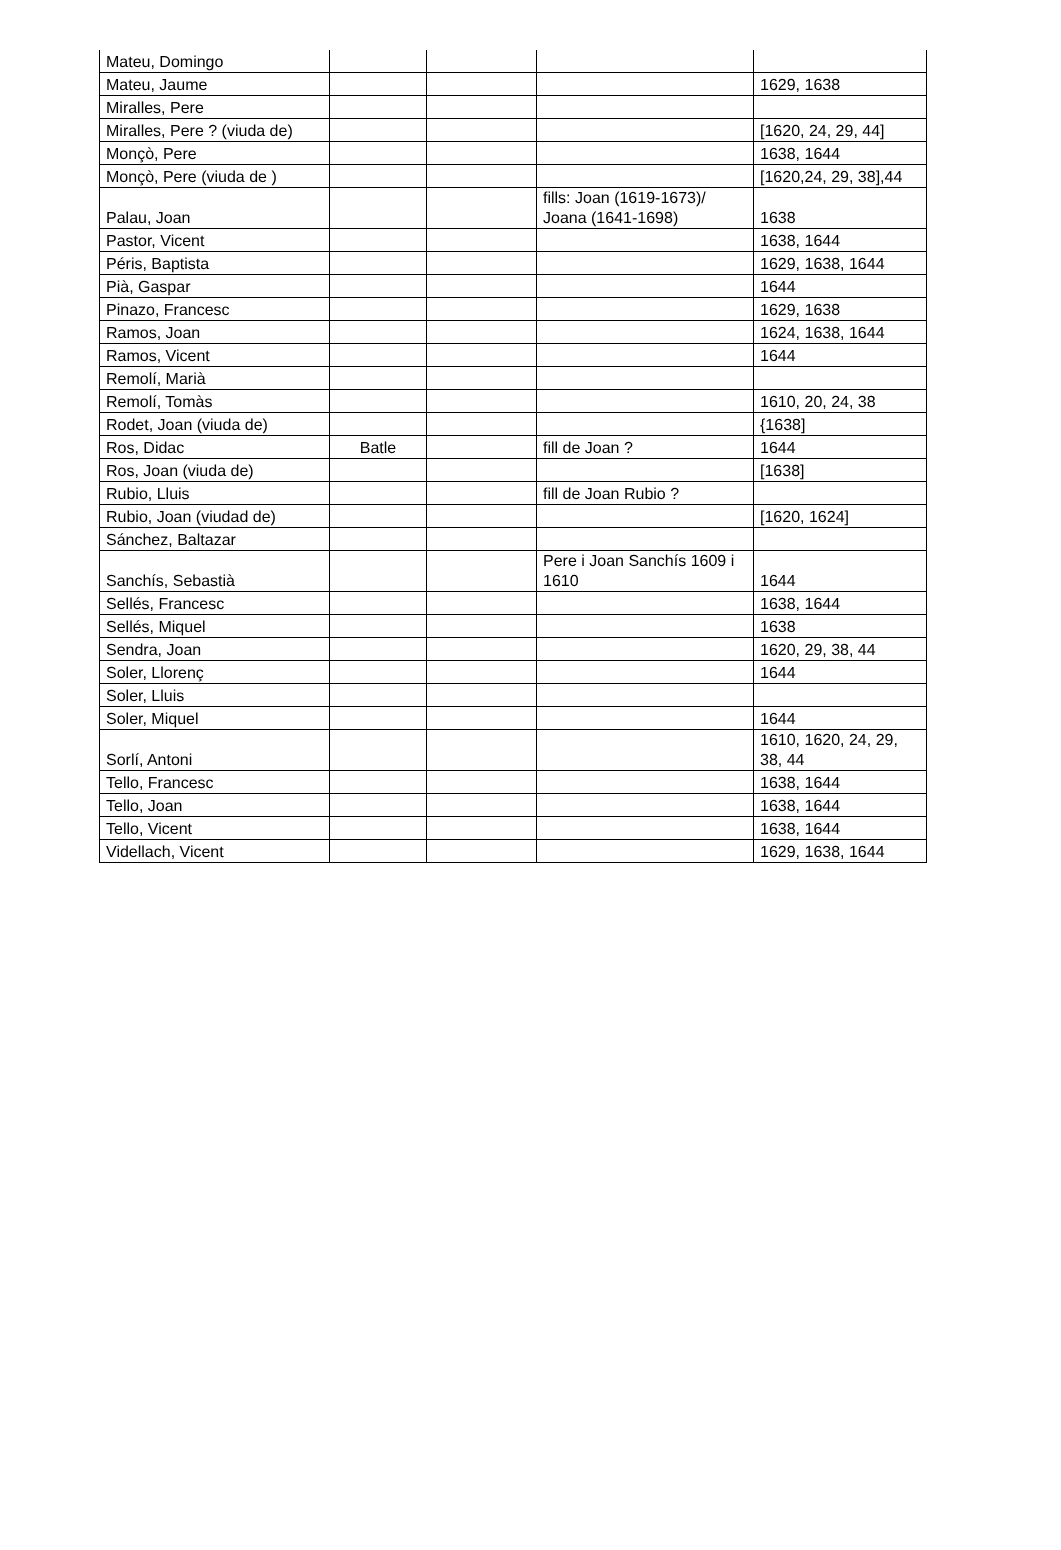| Mateu, Domingo | | | | |
| Mateu, Jaume | | | | 1629, 1638 |
| Miralles, Pere | | | | |
| Miralles, Pere ? (viuda de) | | | | [1620, 24, 29, 44] |
| Monçò, Pere | | | | 1638, 1644 |
| Monçò, Pere (viuda de ) | | | | [1620,24, 29, 38],44 |
| Palau, Joan | | | fills: Joan (1619-1673)/ Joana (1641-1698) | 1638 |
| Pastor, Vicent | | | | 1638, 1644 |
| Péris, Baptista | | | | 1629, 1638, 1644 |
| Pià, Gaspar | | | | 1644 |
| Pinazo, Francesc | | | | 1629, 1638 |
| Ramos, Joan | | | | 1624, 1638, 1644 |
| Ramos, Vicent | | | | 1644 |
| Remolí, Marià | | | | |
| Remolí, Tomàs | | | | 1610, 20, 24, 38 |
| Rodet, Joan (viuda de) | | | | {1638] |
| Ros, Didac | Batle | | fill de Joan ? | 1644 |
| Ros, Joan (viuda de) | | | | [1638] |
| Rubio, Lluis | | | fill de Joan Rubio ? | |
| Rubio, Joan (viudad de) | | | | [1620, 1624] |
| Sánchez, Baltazar | | | | |
| Sanchís, Sebastià | | | Pere i Joan Sanchís 1609 i 1610 | 1644 |
| Sellés, Francesc | | | | 1638, 1644 |
| Sellés, Miquel | | | | 1638 |
| Sendra, Joan | | | | 1620, 29, 38, 44 |
| Soler, Llorenç | | | | 1644 |
| Soler, Lluis | | | | |
| Soler, Miquel | | | | 1644 |
| Sorlí, Antoni | | | | 1610, 1620, 24, 29, 38, 44 |
| Tello, Francesc | | | | 1638, 1644 |
| Tello, Joan | | | | 1638, 1644 |
| Tello, Vicent | | | | 1638, 1644 |
| Videllach, Vicent | | | | 1629, 1638, 1644 |